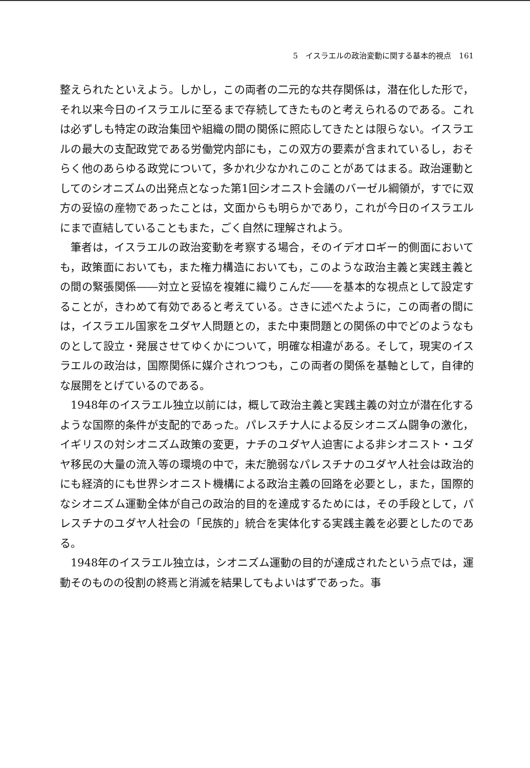5　イスラエルの政治変動に関する基本的視点　161
整えられたといえよう。しかし，この両者の二元的な共存関係は，潜在化した形で，それ以来今日のイスラエルに至るまで存続してきたものと考えられるのである。これは必ずしも特定の政治集団や組織の間の関係に照応してきたとは限らない。イスラエルの最大の支配政党である労働党内部にも，この双方の要素が含まれているし，おそらく他のあらゆる政党について，多かれ少なかれこのことがあてはまる。政治運動としてのシオニズムの出発点となった第1回シオニスト会議のバーゼル綱領が，すでに双方の妥協の産物であったことは，文面からも明らかであり，これが今日のイスラエルにまで直結していることもまた，ごく自然に理解されよう。
筆者は，イスラエルの政治変動を考察する場合，そのイデオロギー的側面においても，政策面においても，また権力構造においても，このような政治主義と実践主義との間の緊張関係――対立と妥協を複雑に織りこんだ――を基本的な視点として設定することが，きわめて有効であると考えている。さきに述べたように，この両者の間には，イスラエル国家をユダヤ人問題との，また中東問題との関係の中でどのようなものとして設立・発展させてゆくかについて，明確な相違がある。そして，現実のイスラエルの政治は，国際関係に媒介されつつも，この両者の関係を基軸として，自律的な展開をとげているのである。
1948年のイスラエル独立以前には，概して政治主義と実践主義の対立が潜在化するような国際的条件が支配的であった。パレスチナ人による反シオニズム闘争の激化，イギリスの対シオニズム政策の変更，ナチのユダヤ人迫害による非シオニスト・ユダヤ移民の大量の流入等の環境の中で，未だ脆弱なパレスチナのユダヤ人社会は政治的にも経済的にも世界シオニスト機構による政治主義の回路を必要とし，また，国際的なシオニズム運動全体が自己の政治的目的を達成するためには，その手段として，パレスチナのユダヤ人社会の「民族的」統合を実体化する実践主義を必要としたのである。
1948年のイスラエル独立は，シオニズム運動の目的が達成されたという点では，運動そのものの役割の終焉と消滅を結果してもよいはずであった。事